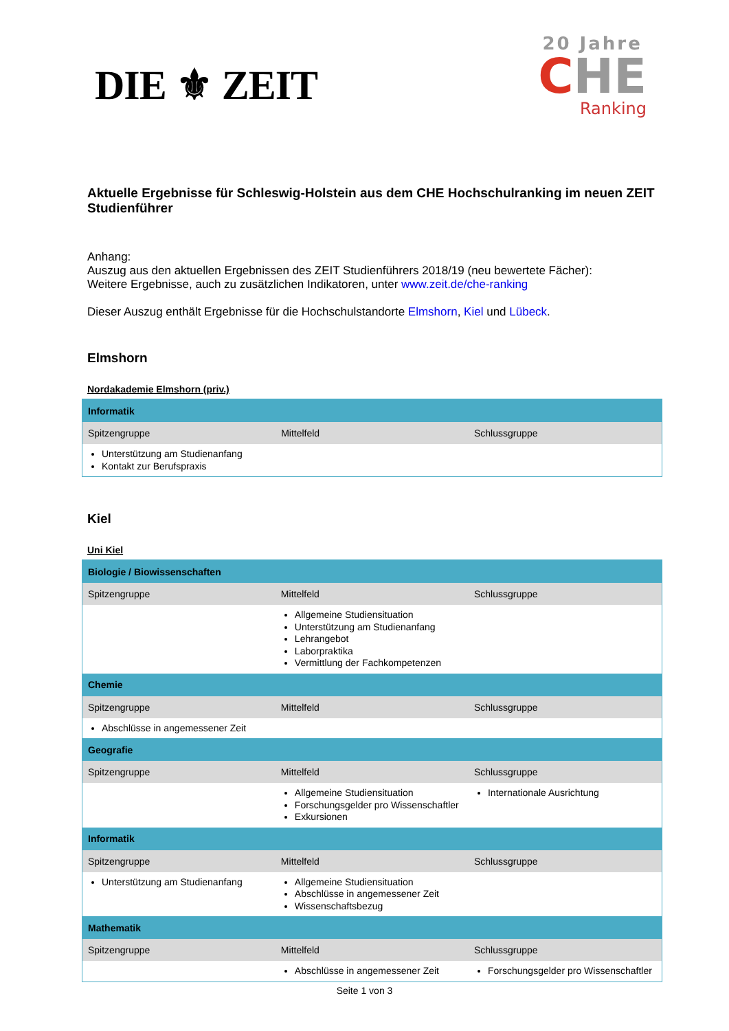DIE ⚜ ZEIT
20 Jahre
CHE
Ranking
Aktuelle Ergebnisse für Schleswig-Holstein aus dem CHE Hochschulranking im neuen ZEIT Studienführer
Anhang:
Auszug aus den aktuellen Ergebnissen des ZEIT Studienführers 2018/19 (neu bewertete Fächer):
Weitere Ergebnisse, auch zu zusätzlichen Indikatoren, unter www.zeit.de/che-ranking
Dieser Auszug enthält Ergebnisse für die Hochschulstandorte Elmshorn, Kiel und Lübeck.
Elmshorn
Nordakademie Elmshorn (priv.)
| Informatik | | |
| --- | --- | --- |
| Spitzengruppe | Mittelfeld | Schlussgruppe |
| Unterstützung am Studienanfang Kontakt zur Berufspraxis | | |
Kiel
Uni Kiel
| Biologie / Biowissenschaften | | |
| --- | --- | --- |
| Spitzengruppe | Mittelfeld | Schlussgruppe |
| | Allgemeine Studiensituation Unterstützung am Studienanfang Lehrangebot Laborpraktika Vermittlung der Fachkompetenzen | |
| Chemie | | |
| Spitzengruppe | Mittelfeld | Schlussgruppe |
| Abschlüsse in angemessener Zeit | | |
| Geografie | | |
| Spitzengruppe | Mittelfeld | Schlussgruppe |
| | Allgemeine Studiensituation Forschungsgelder pro Wissenschaftler Exkursionen | Internationale Ausrichtung |
| Informatik | | |
| Spitzengruppe | Mittelfeld | Schlussgruppe |
| Unterstützung am Studienanfang | Allgemeine Studiensituation Abschlüsse in angemessener Zeit Wissenschaftsbezug | |
| Mathematik | | |
| Spitzengruppe | Mittelfeld | Schlussgruppe |
| | Abschlüsse in angemessener Zeit | Forschungsgelder pro Wissenschaftler |
Seite 1 von 3